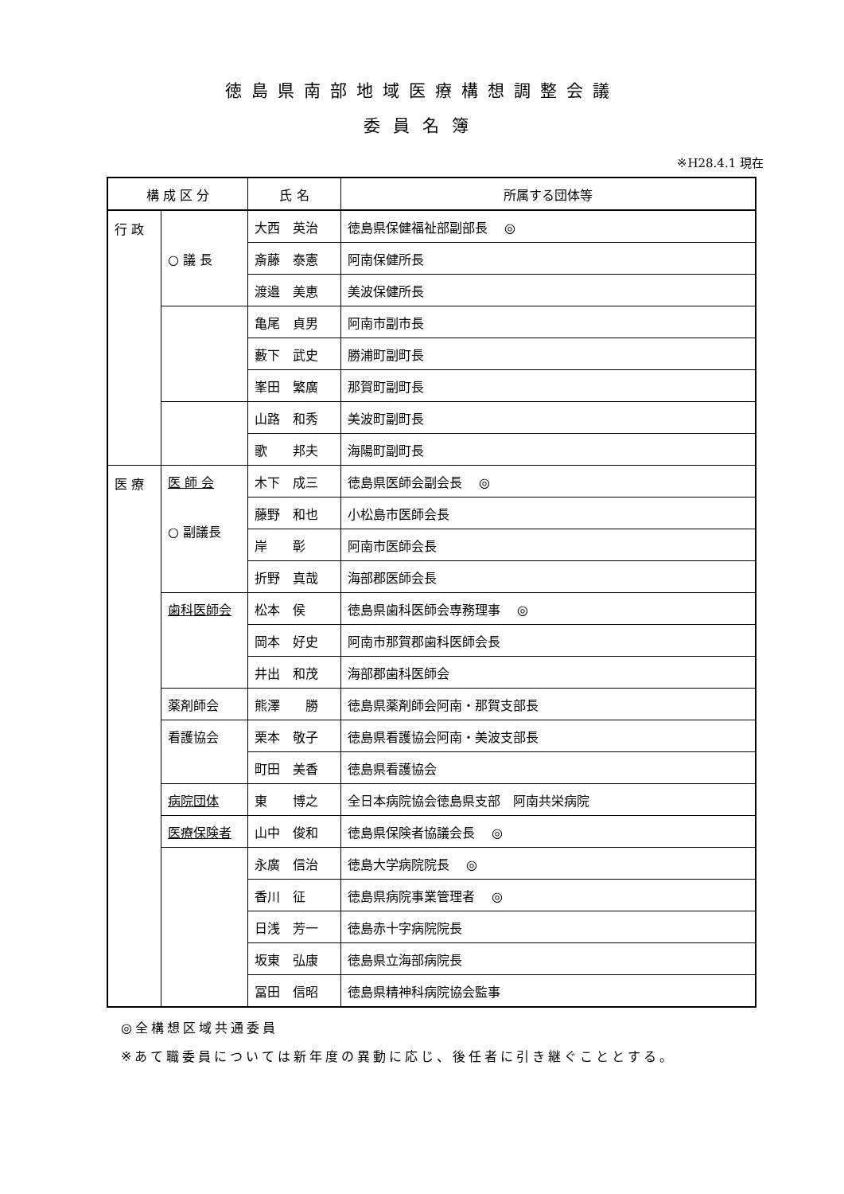徳島県南部地域医療構想調整会議
委員名簿
※H28.4.1 現在
| 構 成 区 分 | | 氏 名 | 所属する団体等 |
| --- | --- | --- | --- |
| 行 政 | ○ 議 長 | 大西 英治 | 徳島県保健福祉部副部長 ◎ |
| | | 斎藤 泰憲 | 阿南保健所長 |
| | | 渡邉 美恵 | 美波保健所長 |
| | | 亀尾 貞男 | 阿南市副市長 |
| | | 藪下 武史 | 勝浦町副町長 |
| | | 峯田 繁廣 | 那賀町副町長 |
| | | 山路 和秀 | 美波町副町長 |
| | | 歌 邦夫 | 海陽町副町長 |
| 医 療 | 医 師 会 ○ 副議長 | 木下 成三 | 徳島県医師会副会長 ◎ |
| | | 藤野 和也 | 小松島市医師会長 |
| | | 岸 彰 | 阿南市医師会長 |
| | | 折野 真哉 | 海部郡医師会長 |
| | 歯科医師会 | 松本 侯 | 徳島県歯科医師会専務理事 ◎ |
| | | 岡本 好史 | 阿南市那賀郡歯科医師会長 |
| | | 井出 和茂 | 海部郡歯科医師会 |
| | 薬剤師会 | 熊澤 勝 | 徳島県薬剤師会阿南・那賀支部長 |
| | 看護協会 | 栗本 敬子 | 徳島県看護協会阿南・美波支部長 |
| | | 町田 美香 | 徳島県看護協会 |
| | 病院団体 | 東 博之 | 全日本病院協会徳島県支部 阿南共栄病院 |
| | 医療保険者 | 山中 俊和 | 徳島県保険者協議会長 ◎ |
| | | 永廣 信治 | 徳島大学病院院長 ◎ |
| | | 香川 征 | 徳島県病院事業管理者 ◎ |
| | | 日浅 芳一 | 徳島赤十字病院院長 |
| | | 坂東 弘康 | 徳島県立海部病院長 |
| | | 冨田 信昭 | 徳島県精神科病院協会監事 |
◎全構想区域共通委員
※あて職委員については新年度の異動に応じ、後任者に引き継ぐこととする。